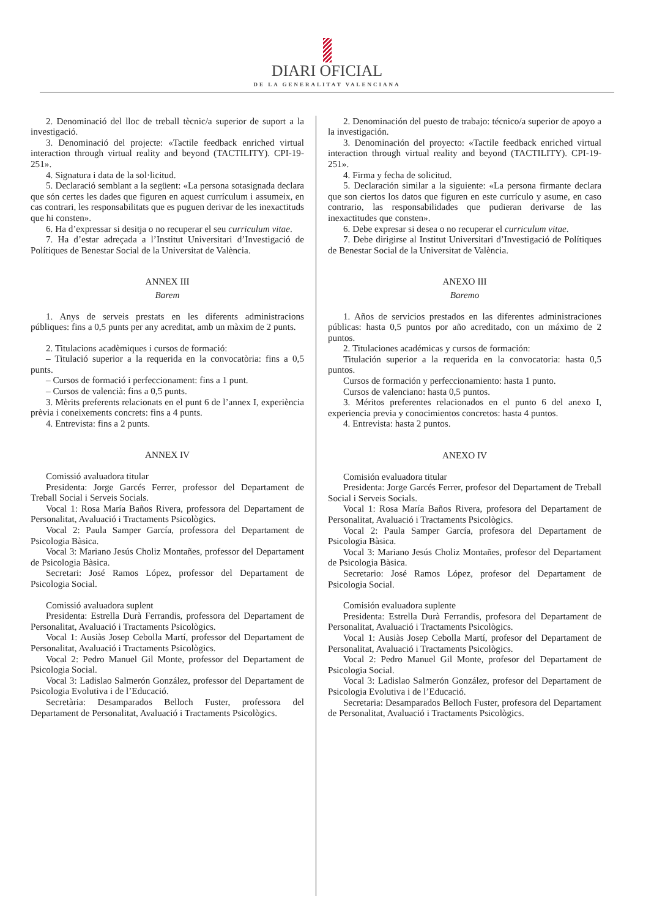DIARI OFICIAL
DE LA GENERALITAT VALENCIANA
2. Denominació del lloc de treball tècnic/a superior de suport a la investigació.
3. Denominació del projecte: «Tactile feedback enriched virtual interaction through virtual reality and beyond (TACTILITY). CPI-19-251».
4. Signatura i data de la sol·licitud.
5. Declaració semblant a la següent: «La persona sotasignada declara que són certes les dades que figuren en aquest currículum i assumeix, en cas contrari, les responsabilitats que es puguen derivar de les inexactituds que hi consten».
6. Ha d’expressar si desitja o no recuperar el seu curriculum vitae.
7. Ha d’estar adreçada a l’Institut Universitari d’Investigació de Polítiques de Benestar Social de la Universitat de València.
ANNEX III
Barem
1. Anys de serveis prestats en les diferents administracions públiques: fins a 0,5 punts per any acreditat, amb un màxim de 2 punts.
2. Titulacions acadèmiques i cursos de formació:
– Titulació superior a la requerida en la convocatòria: fins a 0,5 punts.
– Cursos de formació i perfeccionament: fins a 1 punt.
– Cursos de valencià: fins a 0,5 punts.
3. Mèrits preferents relacionats en el punt 6 de l’annex I, experiència prèvia i coneixements concrets: fins a 4 punts.
4. Entrevista: fins a 2 punts.
ANNEX IV
Comissió avaluadora titular
Presidenta: Jorge Garcés Ferrer, professor del Departament de Treball Social i Serveis Socials.
Vocal 1: Rosa María Baños Rivera, professora del Departament de Personalitat, Avaluació i Tractaments Psicològics.
Vocal 2: Paula Samper García, professora del Departament de Psicologia Bàsica.
Vocal 3: Mariano Jesús Choliz Montañes, professor del Departament de Psicologia Bàsica.
Secretari: José Ramos López, professor del Departament de Psicologia Social.
Comissió avaluadora suplent
Presidenta: Estrella Durà Ferrandis, professora del Departament de Personalitat, Avaluació i Tractaments Psicològics.
Vocal 1: Ausiàs Josep Cebolla Martí, professor del Departament de Personalitat, Avaluació i Tractaments Psicològics.
Vocal 2: Pedro Manuel Gil Monte, professor del Departament de Psicologia Social.
Vocal 3: Ladislao Salmerón González, professor del Departament de Psicologia Evolutiva i de l’Educació.
Secretària: Desamparados Belloch Fuster, professora del Departament de Personalitat, Avaluació i Tractaments Psicològics.
2. Denominación del puesto de trabajo: técnico/a superior de apoyo a la investigación.
3. Denominación del proyecto: «Tactile feedback enriched virtual interaction through virtual reality and beyond (TACTILITY). CPI-19-251».
4. Firma y fecha de solicitud.
5. Declaración similar a la siguiente: «La persona firmante declara que son ciertos los datos que figuren en este currículo y asume, en caso contrario, las responsabilidades que pudieran derivarse de las inexactitudes que consten».
6. Debe expresar si desea o no recuperar el curriculum vitae.
7. Debe dirigirse al Institut Universitari d’Investigació de Polítiques de Benestar Social de la Universitat de València.
ANEXO III
Baremo
1. Años de servicios prestados en las diferentes administraciones públicas: hasta 0,5 puntos por año acreditado, con un máximo de 2 puntos.
2. Titulaciones académicas y cursos de formación:
Titulación superior a la requerida en la convocatoria: hasta 0,5 puntos.
Cursos de formación y perfeccionamiento: hasta 1 punto.
Cursos de valenciano: hasta 0,5 puntos.
3. Méritos preferentes relacionados en el punto 6 del anexo I, experiencia previa y conocimientos concretos: hasta 4 puntos.
4. Entrevista: hasta 2 puntos.
ANEXO IV
Comisión evaluadora titular
Presidenta: Jorge Garcés Ferrer, profesor del Departament de Treball Social i Serveis Socials.
Vocal 1: Rosa María Baños Rivera, profesora del Departament de Personalitat, Avaluació i Tractaments Psicològics.
Vocal 2: Paula Samper García, profesora del Departament de Psicologia Bàsica.
Vocal 3: Mariano Jesús Choliz Montañes, profesor del Departament de Psicologia Bàsica.
Secretario: José Ramos López, profesor del Departament de Psicologia Social.
Comisión evaluadora suplente
Presidenta: Estrella Durà Ferrandis, profesora del Departament de Personalitat, Avaluació i Tractaments Psicològics.
Vocal 1: Ausiàs Josep Cebolla Martí, profesor del Departament de Personalitat, Avaluació i Tractaments Psicològics.
Vocal 2: Pedro Manuel Gil Monte, profesor del Departament de Psicologia Social.
Vocal 3: Ladislao Salmerón González, profesor del Departament de Psicologia Evolutiva i de l’Educació.
Secretaria: Desamparados Belloch Fuster, profesora del Departament de Personalitat, Avaluació i Tractaments Psicològics.